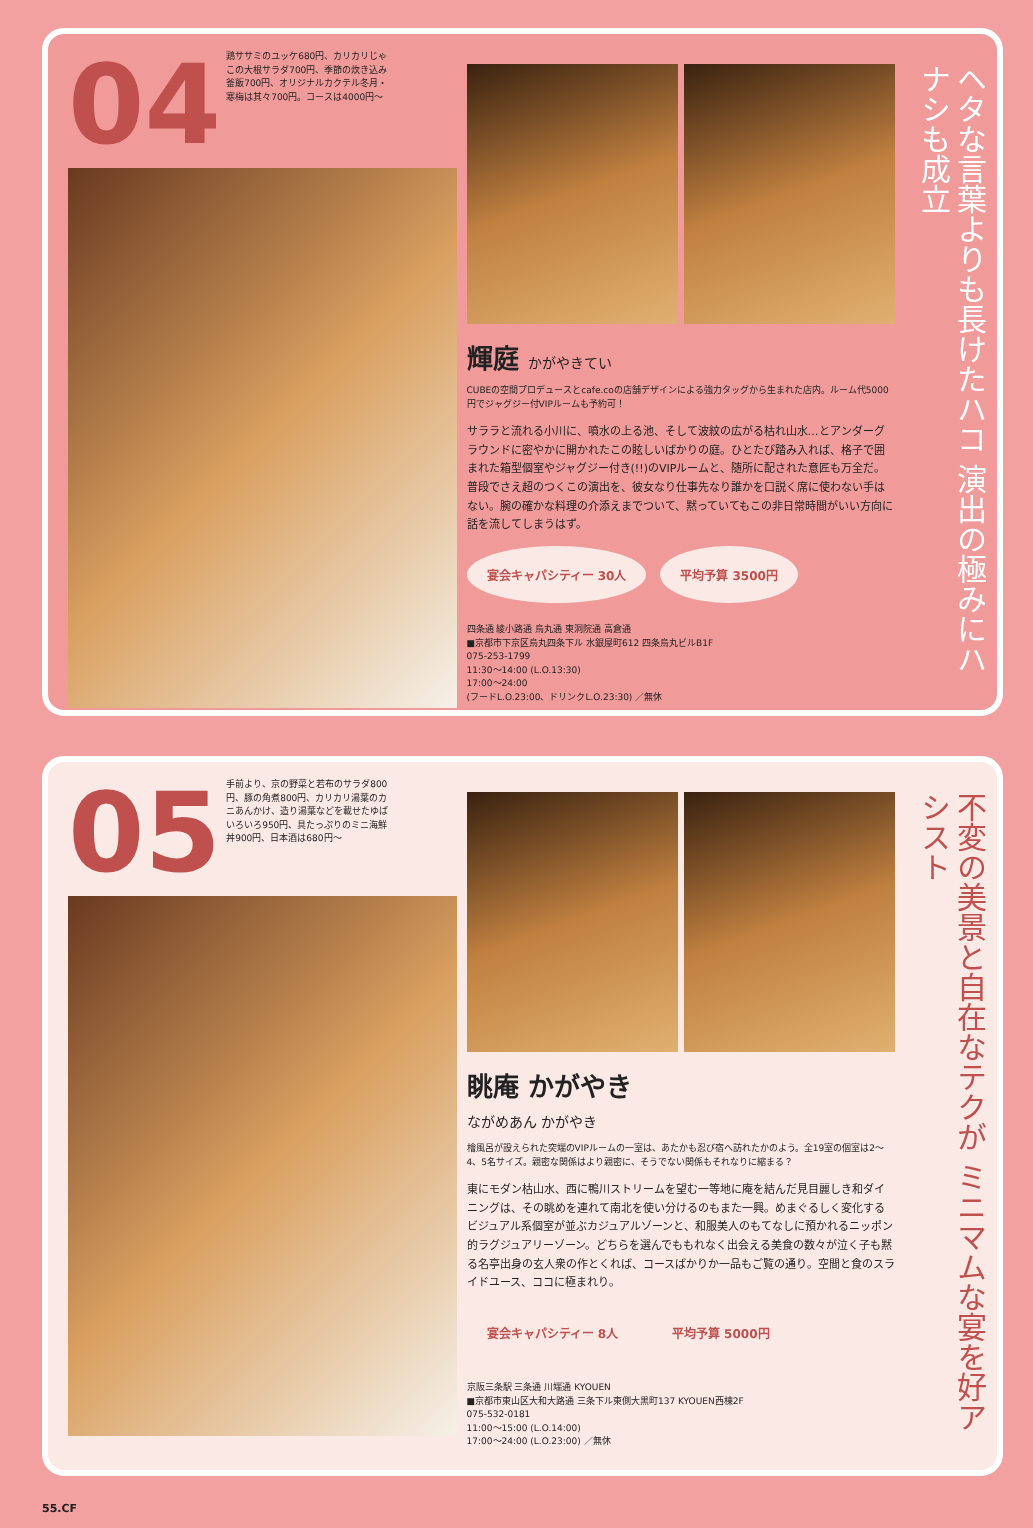04 鶏ササミのユッケ680円、カリカリじゃこの大根サラダ700円、季節の炊き込み釜飯700円、オリジナルカクテル冬月・寒梅は其々700円。コースは4000円～
輝庭 かがやきてい
CUBEの空間プロデュースとcafe.coの店舗デザインによる強力タッグから生まれた店内。ルーム代5000円でジャグジー付VIPルームも予約可！
サララと流れる小川に、噴水の上る池、そして波紋の広がる枯れ山水…とアンダーグラウンドに密やかに開かれたこの眩しいばかりの庭。ひとたび踏み入れば、格子で囲まれた箱型個室やジャグジー付き(!!)のVIPルームと、随所に配された意匠も万全だ。普段でさえ超のつくこの演出を、彼女なり仕事先なり誰かを口説く席に使わない手はない。腕の確かな料理の介添えまでついて、黙っていてもこの非日常時間がいい方向に話を流してしまうはず。
宴会キャパシティー 30人 平均予算 3500円
四条通 綾小路通 烏丸通 東洞院通 高倉通
■京都市下京区烏丸四条下ル 水銀屋町612 四条烏丸ビルB1F
075-253-1799
11:30～14:00 (L.O.13:30)
17:00～24:00
(フードL.O.23:00、ドリンクL.O.23:30) ／無休
ヘタな言葉よりも長けたハコ 演出の極みにハナシも成立
05 手前より、京の野菜と若布のサラダ800円、豚の角煮800円、カリカリ湯葉のカニあんかけ、造り湯葉などを載せたゆばいろいろ950円、具たっぷりのミニ海鮮丼900円、日本酒は680円～
眺庵 かがやき
ながめあん かがやき
檜風呂が設えられた突端のVIPルームの一室は、あたかも忍び宿へ訪れたかのよう。全19室の個室は2～4、5名サイズ。親密な関係はより親密に、そうでない関係もそれなりに縮まる？
東にモダン枯山水、西に鴨川ストリームを望む一等地に庵を結んだ見目麗しき和ダイニングは、その眺めを連れて南北を使い分けるのもまた一興。めまぐるしく変化するビジュアル系個室が並ぶカジュアルゾーンと、和服美人のもてなしに預かれるニッポン的ラグジュアリーゾーン。どちらを選んでももれなく出会える美食の数々が泣く子も黙る名亭出身の玄人衆の作とくれば、コースばかりか一品もご覧の通り。空間と食のスライドユース、ココに極まれり。
宴会キャパシティー 8人 平均予算 5000円
京阪三条駅 三条通 川端通 KYOUEN
■京都市東山区大和大路通 三条下ル東側大黒町137 KYOUEN西棟2F
075-532-0181
11:00～15:00 (L.O.14:00)
17:00～24:00 (L.O.23:00) ／無休
不変の美景と自在なテクが ミニマムな宴を好アシスト
55.CF